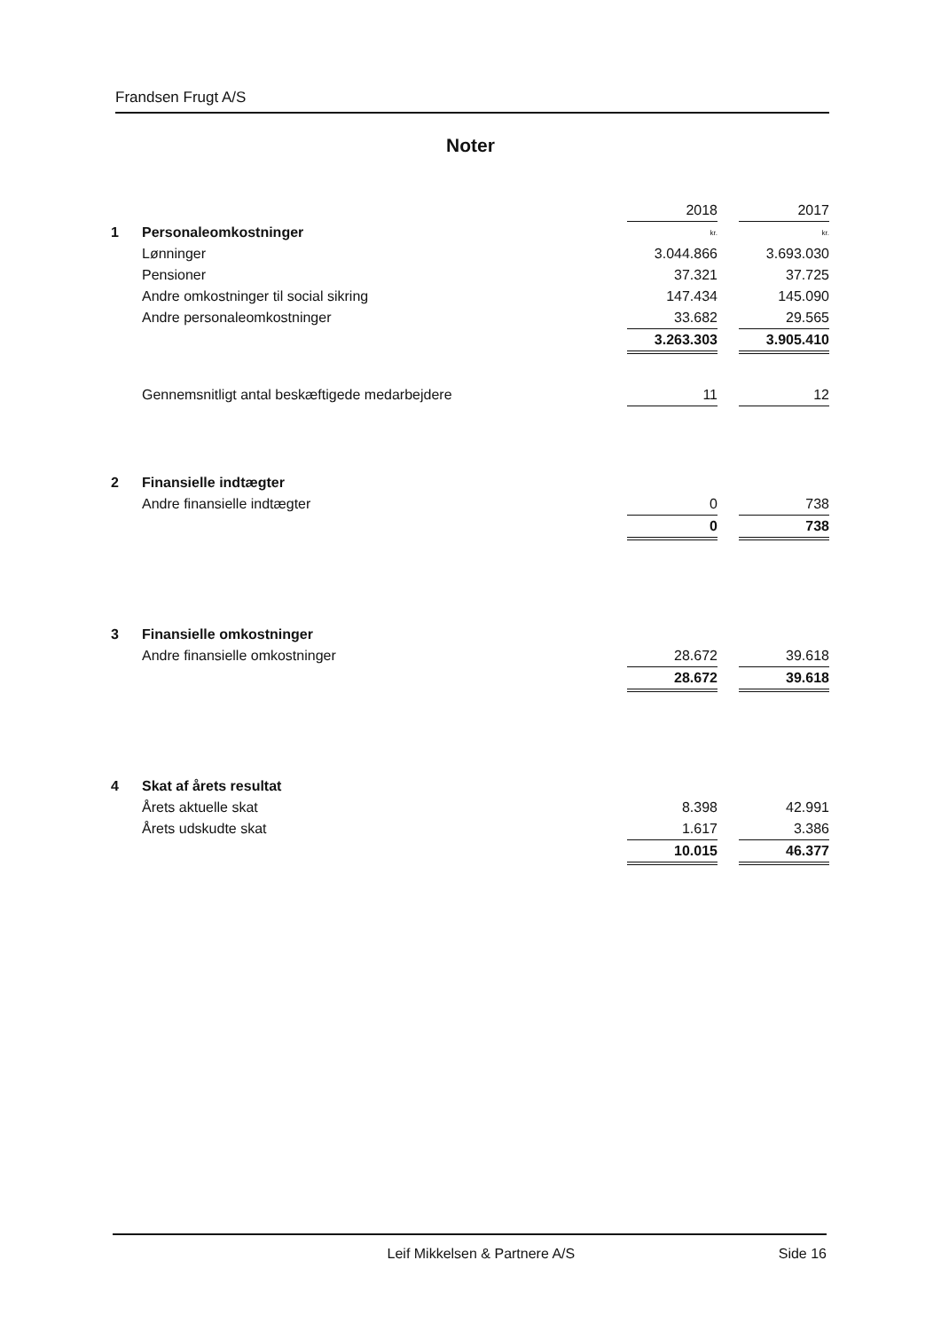Frandsen Frugt A/S
Noter
| | | 2018 | | 2017 |
| 1 | Personaleomkostninger | kr. | | kr. |
| | Lønninger | 3.044.866 | | 3.693.030 |
| | Pensioner | 37.321 | | 37.725 |
| | Andre omkostninger til social sikring | 147.434 | | 145.090 |
| | Andre personaleomkostninger | 33.682 | | 29.565 |
| | | 3.263.303 | | 3.905.410 |
| | Gennemsnitligt antal beskæftigede medarbejdere | 11 | | 12 |
| 2 | Finansielle indtægter | | | |
| | Andre finansielle indtægter | 0 | | 738 |
| | | 0 | | 738 |
| 3 | Finansielle omkostninger | | | |
| | Andre finansielle omkostninger | 28.672 | | 39.618 |
| | | 28.672 | | 39.618 |
| 4 | Skat af årets resultat | | | |
| | Årets aktuelle skat | 8.398 | | 42.991 |
| | Årets udskudte skat | 1.617 | | 3.386 |
| | | 10.015 | | 46.377 |
Leif Mikkelsen & Partnere A/S Side 16